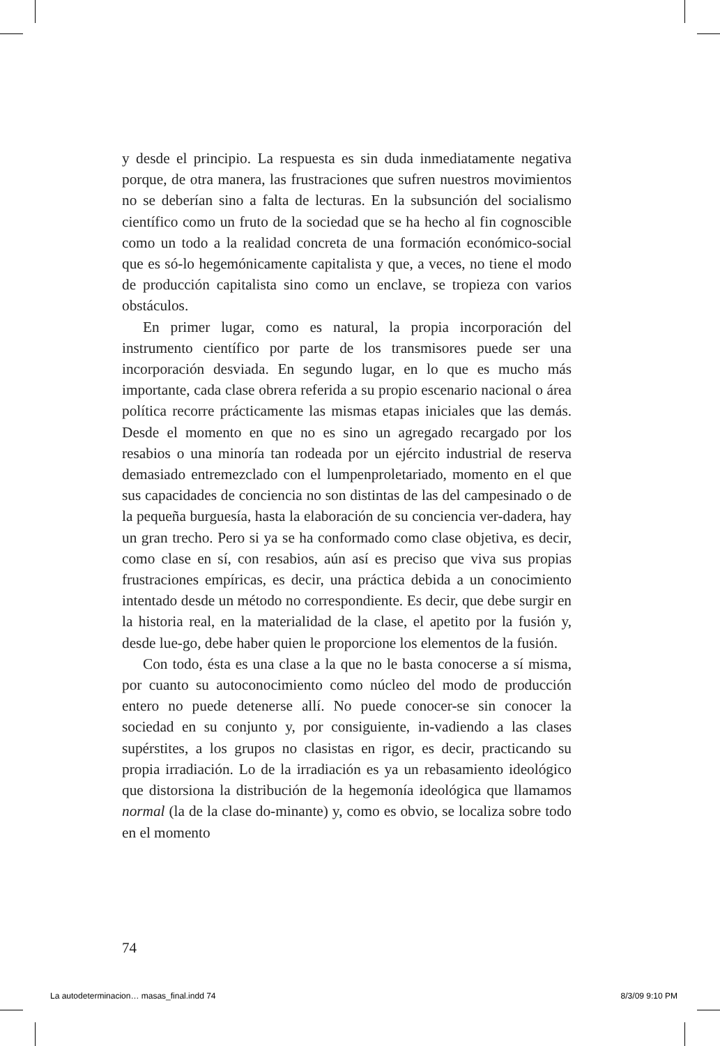y desde el principio. La respuesta es sin duda inmediatamente negativa porque, de otra manera, las frustraciones que sufren nuestros movimientos no se deberían sino a falta de lecturas. En la subsunción del socialismo científico como un fruto de la sociedad que se ha hecho al fin cognoscible como un todo a la realidad concreta de una formación económico-social que es só-lo hegemónicamente capitalista y que, a veces, no tiene el modo de producción capitalista sino como un enclave, se tropieza con varios obstáculos.
En primer lugar, como es natural, la propia incorporación del instrumento científico por parte de los transmisores puede ser una incorporación desviada. En segundo lugar, en lo que es mucho más importante, cada clase obrera referida a su propio escenario nacional o área política recorre prácticamente las mismas etapas iniciales que las demás. Desde el momento en que no es sino un agregado recargado por los resabios o una minoría tan rodeada por un ejército industrial de reserva demasiado entremezclado con el lumpenproletariado, momento en el que sus capacidades de conciencia no son distintas de las del campesinado o de la pequeña burguesía, hasta la elaboración de su conciencia ver-dadera, hay un gran trecho. Pero si ya se ha conformado como clase objetiva, es decir, como clase en sí, con resabios, aún así es preciso que viva sus propias frustraciones empíricas, es decir, una práctica debida a un conocimiento intentado desde un método no correspondiente. Es decir, que debe surgir en la historia real, en la materialidad de la clase, el apetito por la fusión y, desde lue-go, debe haber quien le proporcione los elementos de la fusión.
Con todo, ésta es una clase a la que no le basta conocerse a sí misma, por cuanto su autoconocimiento como núcleo del modo de producción entero no puede detenerse allí. No puede conocer-se sin conocer la sociedad en su conjunto y, por consiguiente, in-vadiendo a las clases supérstites, a los grupos no clasistas en rigor, es decir, practicando su propia irradiación. Lo de la irradiación es ya un rebasamiento ideológico que distorsiona la distribución de la hegemonía ideológica que llamamos normal (la de la clase do-minante) y, como es obvio, se localiza sobre todo en el momento
74
La autodeterminacion… masas_final.indd 74 8/3/09 9:10 PM